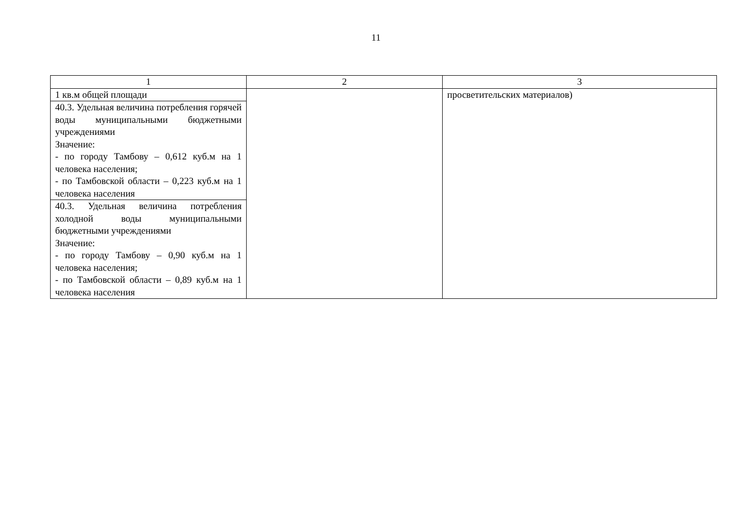11
| 1 | 2 | 3 |
| 1 кв.м общей площади | | просветительских материалов) |
| 40.3. Удельная величина потребления горячей воды муниципальными бюджетными учреждениями Значение: - по городу Тамбову – 0,612 куб.м на 1 человека населения; - по Тамбовской области – 0,223 куб.м на 1 человека населения | | |
| 40.3. Удельная величина потребления холодной воды муниципальными бюджетными учреждениями Значение: - по городу Тамбову – 0,90 куб.м на 1 человека населения; - по Тамбовской области – 0,89 куб.м на 1 человека населения | | |